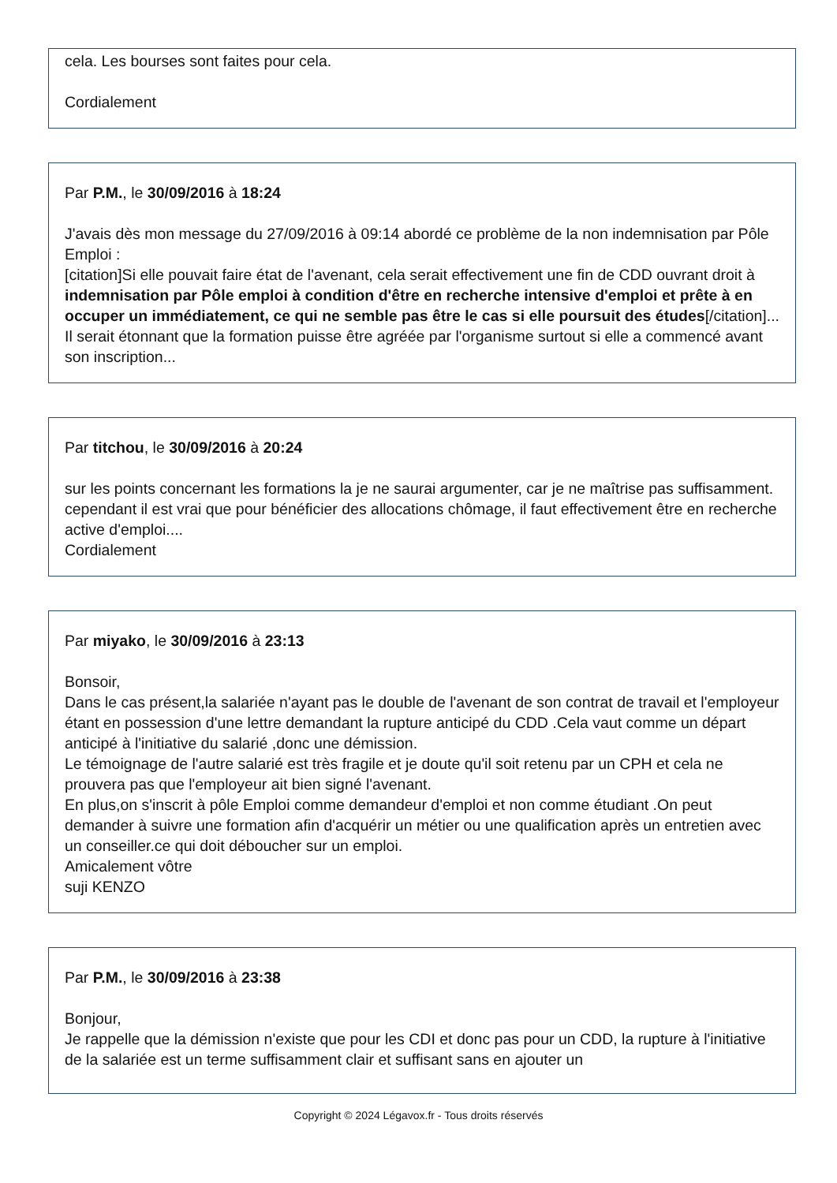cela. Les bourses sont faites pour cela.
Cordialement
Par P.M., le 30/09/2016 à 18:24
J'avais dès mon message du 27/09/2016 à 09:14 abordé ce problème de la non indemnisation par Pôle Emploi :
[citation]Si elle pouvait faire état de l'avenant, cela serait effectivement une fin de CDD ouvrant droit à indemnisation par Pôle emploi à condition d'être en recherche intensive d'emploi et prête à en occuper un immédiatement, ce qui ne semble pas être le cas si elle poursuit des études[/citation]...
Il serait étonnant que la formation puisse être agréée par l'organisme surtout si elle a commencé avant son inscription...
Par titchou, le 30/09/2016 à 20:24
sur les points concernant les formations la je ne saurai argumenter, car je ne maîtrise pas suffisamment.
cependant il est vrai que pour bénéficier des allocations chômage, il faut effectivement être en recherche active d'emploi....
Cordialement
Par miyako, le 30/09/2016 à 23:13
Bonsoir,
Dans le cas présent,la salariée n'ayant pas le double de l'avenant de son contrat de travail et l'employeur étant en possession d'une lettre demandant la rupture anticipé du CDD .Cela vaut comme un départ anticipé à l'initiative du salarié ,donc une démission.
Le témoignage de l'autre salarié est très fragile et je doute qu'il soit retenu par un CPH et cela ne prouvera pas que l'employeur ait bien signé l'avenant.
En plus,on s'inscrit à pôle Emploi comme demandeur d'emploi et non comme étudiant .On peut demander à suivre une formation afin d'acquérir un métier ou une qualification après un entretien avec un conseiller.ce qui doit déboucher sur un emploi.
Amicalement vôtre
suji KENZO
Par P.M., le 30/09/2016 à 23:38
Bonjour,
Je rappelle que la démission n'existe que pour les CDI et donc pas pour un CDD, la rupture à l'initiative de la salariée est un terme suffisamment clair et suffisant sans en ajouter un
Copyright © 2024 Légavox.fr - Tous droits réservés